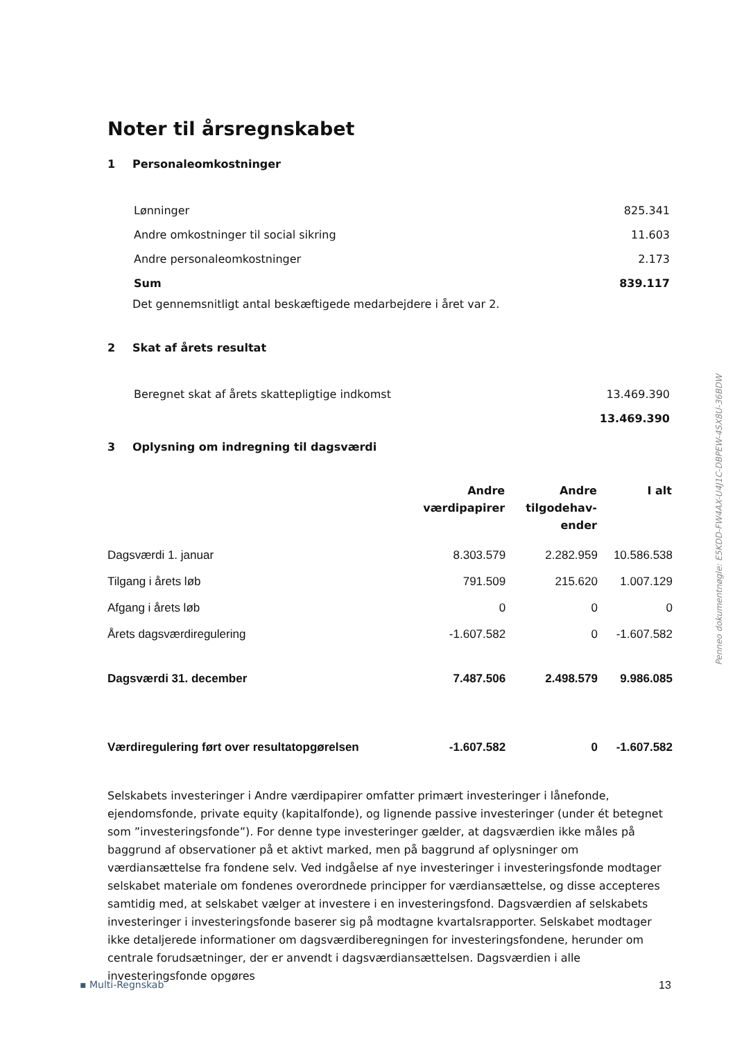Noter til årsregnskabet
1 Personaleomkostninger
| Lønninger | 825.341 |
| Andre omkostninger til social sikring | 11.603 |
| Andre personaleomkostninger | 2.173 |
| Sum | 839.117 |
Det gennemsnitligt antal beskæftigede medarbejdere i året var 2.
2 Skat af årets resultat
| Beregnet skat af årets skattepligtige indkomst | 13.469.390 |
| | 13.469.390 |
3 Oplysning om indregning til dagsværdi
| | Andre værdipapirer | Andre tilgodehav- ender | I alt |
| --- | --- | --- | --- |
| Dagsværdi 1. januar | 8.303.579 | 2.282.959 | 10.586.538 |
| Tilgang i årets løb | 791.509 | 215.620 | 1.007.129 |
| Afgang i årets løb | 0 | 0 | 0 |
| Årets dagsværdiregulering | -1.607.582 | 0 | -1.607.582 |
| Dagsværdi 31. december | 7.487.506 | 2.498.579 | 9.986.085 |
| Værdiregulering ført over resultatopgørelsen | -1.607.582 | 0 | -1.607.582 |
Selskabets investeringer i Andre værdipapirer omfatter primært investeringer i lånefonde, ejendomsfonde, private equity (kapitalfonde), og lignende passive investeringer (under ét betegnet som ”investeringsfonde”). For denne type investeringer gælder, at dagsværdien ikke måles på baggrund af observationer på et aktivt marked, men på baggrund af oplysninger om værdiansættelse fra fondene selv. Ved indgåelse af nye investeringer i investeringsfonde modtager selskabet materiale om fondenes overordnede principper for værdiansættelse, og disse accepteres samtidig med, at selskabet vælger at investere i en investeringsfond. Dagsværdien af selskabets investeringer i investeringsfonde baserer sig på modtagne kvartalsrapporter. Selskabet modtager ikke detaljerede informationer om dagsværdiberegningen for investeringsfondene, herunder om centrale forudsætninger, der er anvendt i dagsværdiansættelsen. Dagsværdien i alle investeringsfonde opgøres
▪ Multi-Regnskab 13
Penneo dokumentnøgle: E5KDD-FW4AX-U4J1C-DBPEW-4SX8U-36BDW